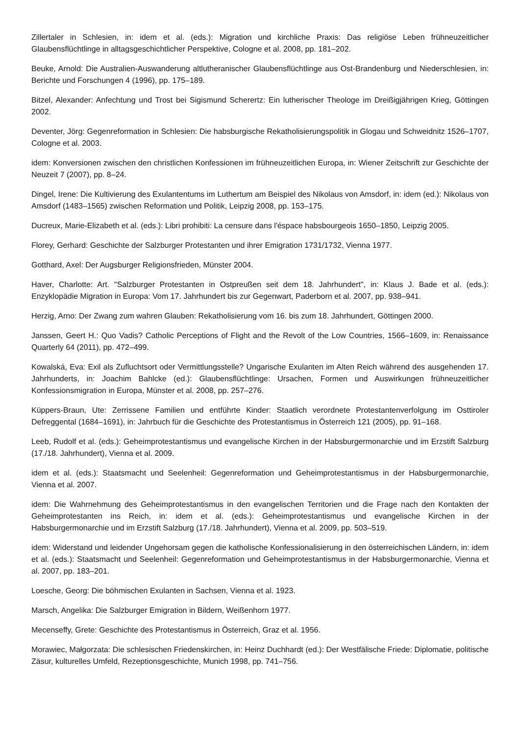Zillertaler in Schlesien, in: idem et al. (eds.): Migration und kirchliche Praxis: Das religiöse Leben frühneuzeitlicher Glaubensflüchtlinge in alltagsgeschichtlicher Perspektive, Cologne et al. 2008, pp. 181–202.
Beuke, Arnold: Die Australien-Auswanderung altlutheranischer Glaubensflüchtlinge aus Ost-Brandenburg und Nieder­schlesien, in: Berichte und Forschungen 4 (1996), pp. 175–189.
Bitzel, Alexander: Anfechtung und Trost bei Sigismund Scherertz: Ein lutherischer Theologe im Dreißigjährigen Krieg, Göttingen 2002.
Deventer, Jörg: Gegenreformation in Schlesien: Die habsburgische Rekatholisierungspolitik in Glogau und Schweidnitz 1526–1707, Cologne et al. 2003.
idem: Konversionen zwischen den christlichen Konfessionen im frühneuzeitlichen Europa, in: Wiener Zeitschrift zur Geschichte der Neuzeit 7 (2007), pp. 8–24.
Dingel, Irene: Die Kultivierung des Exulantentums im Luthertum am Beispiel des Nikolaus von Amsdorf, in: idem (ed.): Nikolaus von Amsdorf (1483–1565) zwischen Reformation und Politik, Leipzig 2008, pp. 153–175.
Ducreux, Marie-Elizabeth et al. (eds.): Libri prohibiti: La censure dans l'éspace habsbourgeois 1650–1850, Leipzig 2005.
Florey, Gerhard: Geschichte der Salzburger Protestanten und ihrer Emigration 1731/1732, Vienna 1977.
Gotthard, Axel: Der Augsburger Religionsfrieden, Münster 2004.
Haver, Charlotte: Art. "Salzburger Protestanten in Ostpreußen seit dem 18. Jahrhundert", in: Klaus J. Bade et al. (eds.): Enzyklopädie Migration in Europa: Vom 17. Jahrhundert bis zur Gegenwart, Paderborn et al. 2007, pp. 938–941.
Herzig, Arno: Der Zwang zum wahren Glauben: Rekatholisierung vom 16. bis zum 18. Jahrhundert, Göttingen 2000.
Janssen, Geert H.: Quo Vadis? Catholic Perceptions of Flight and the Revolt of the Low Countries, 1566–1609, in: Re­naissance Quarterly 64 (2011), pp. 472–499.
Kowalská, Eva: Exil als Zufluchtsort oder Vermittlungsstelle? Ungarische Exulanten im Alten Reich während des ausge­henden 17. Jahrhunderts, in: Joachim Bahlcke (ed.): Glaubensflüchtlinge: Ursachen, Formen und Auswirkungen früh­neuzeitlicher Konfessionsmigration in Europa, Münster et al. 2008, pp. 257–276.
Küppers-Braun, Ute: Zerrissene Familien und entführte Kinder: Staatlich verordnete Protestantenverfolgung im Ost­tiroler Defreggental (1684–1691), in: Jahrbuch für die Geschichte des Protestantismus in Österreich 121 (2005), pp. 91–168.
Leeb, Rudolf et al. (eds.): Geheimprotestantismus und evangelische Kirchen in der Habsburgermonarchie und im Erzs­tift Salzburg (17./18. Jahrhundert), Vienna et al. 2009.
idem et al. (eds.): Staatsmacht und Seelenheil: Gegenreformation und Geheimprotestantismus in der Habsburger­monarchie, Vienna et al. 2007.
idem: Die Wahrnehmung des Geheimprotestantismus in den evangelischen Territorien und die Frage nach den Kontak­ten der Geheimprotestanten ins Reich, in: idem et al. (eds.): Geheimprotestantismus und evangelische Kirchen in der Habsburgermonarchie und im Erzstift Salzburg (17./18. Jahrhundert), Vienna et al. 2009, pp. 503–519.
idem: Widerstand und leidender Ungehorsam gegen die katholische Konfessionalisierung in den österreichischen Län­dern, in: idem et al. (eds.): Staatsmacht und Seelenheil: Gegenreformation und Geheimprotestantismus in der Habs­burgermonarchie, Vienna et al. 2007, pp. 183–201.
Loesche, Georg: Die böhmischen Exulanten in Sachsen, Vienna et al. 1923.
Marsch, Angelika: Die Salzburger Emigration in Bildern, Weißenhorn 1977.
Mecenseffy, Grete: Geschichte des Protestantismus in Österreich, Graz et al. 1956.
Morawiec, Małgorzata: Die schlesischen Friedenskirchen, in: Heinz Duchhardt (ed.): Der Westfälische Friede: Diplo­matie, politische Zäsur, kulturelles Umfeld, Rezeptionsgeschichte, Munich 1998, pp. 741–756.